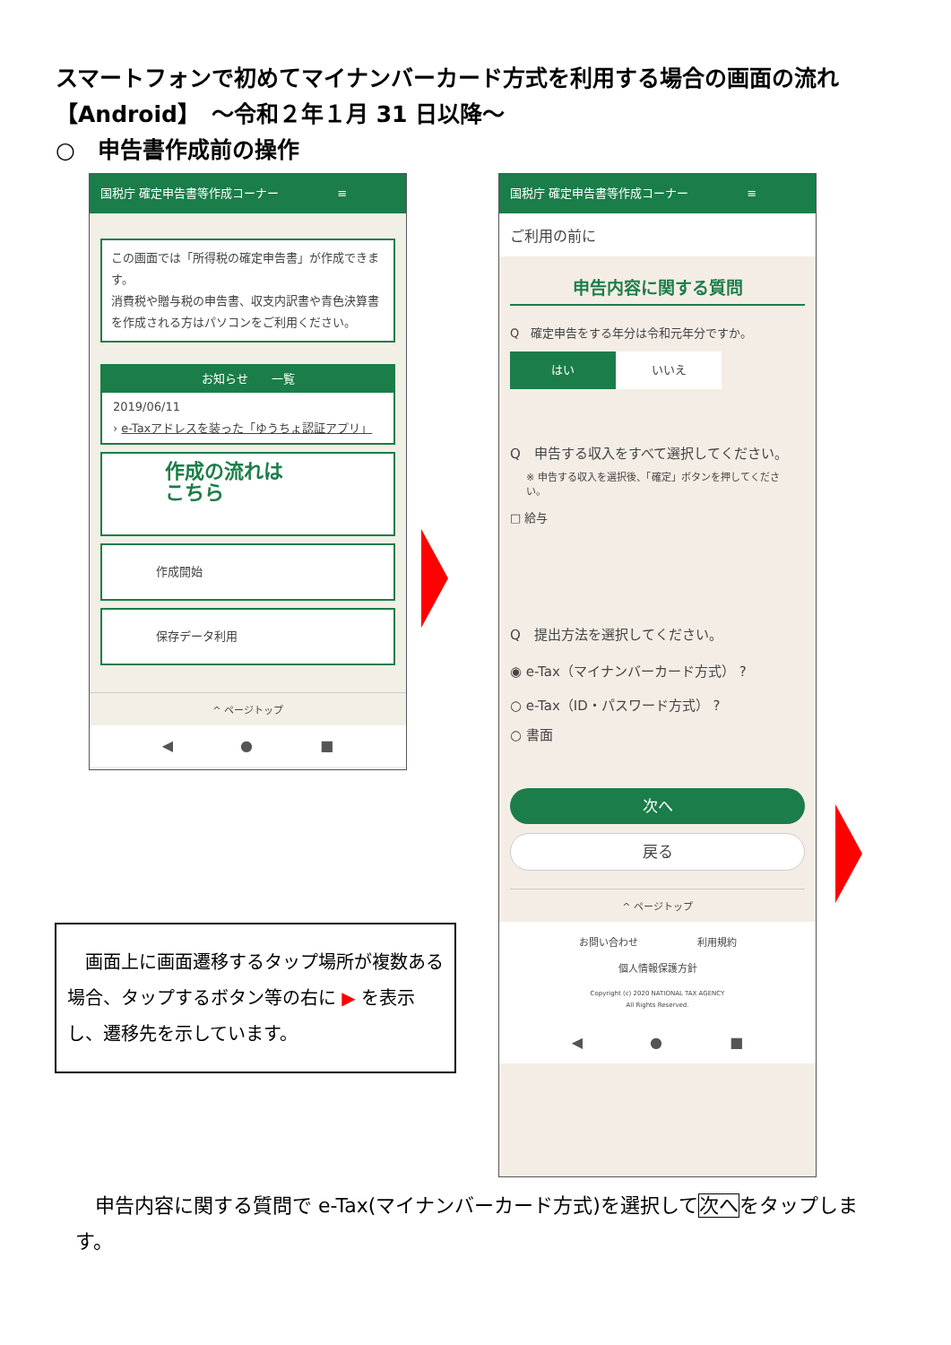スマートフォンで初めてマイナンバーカード方式を利用する場合の画面の流れ
【Android】　～令和２年１月 31 日以降～
○　申告書作成前の操作
国税庁 確定申告書等作成コーナー　　　　　≡
この画面では「所得税の確定申告書」が作成できます。
消費税や贈与税の申告書、収支内訳書や青色決算書を作成される方はパソコンをご利用ください。
お知らせ　　一覧
2019/06/11
› e-Taxアドレスを装った「ゆうちょ認証アプリ」
作成の流れは
こちら
作成開始
保存データ利用
^ ページトップ
◀ ● ■
国税庁 確定申告書等作成コーナー　　　　　≡
ご利用の前に
申告内容に関する質問
Q　確定申告をする年分は令和元年分ですか。
はい いいえ
Q　申告する収入をすべて選択してください。
※ 申告する収入を選択後、「確定」ボタンを押してください。
□ 給与
Q　提出方法を選択してください。
◉ e-Tax（マイナンバーカード方式） ?
○ e-Tax（ID・パスワード方式） ?
○ 書面
次へ
戻る
^ ページトップ
お問い合わせ　　　　　　利用規約
個人情報保護方針
Copyright (c) 2020 NATIONAL TAX AGENCY
All Rights Reserved.
◀ ● ■
　画面上に画面遷移するタップ場所が複数ある場合、タップするボタン等の右に ▶ を表示し、遷移先を示しています。
　申告内容に関する質問で e-Tax(マイナンバーカード方式)を選択して次へをタップします。